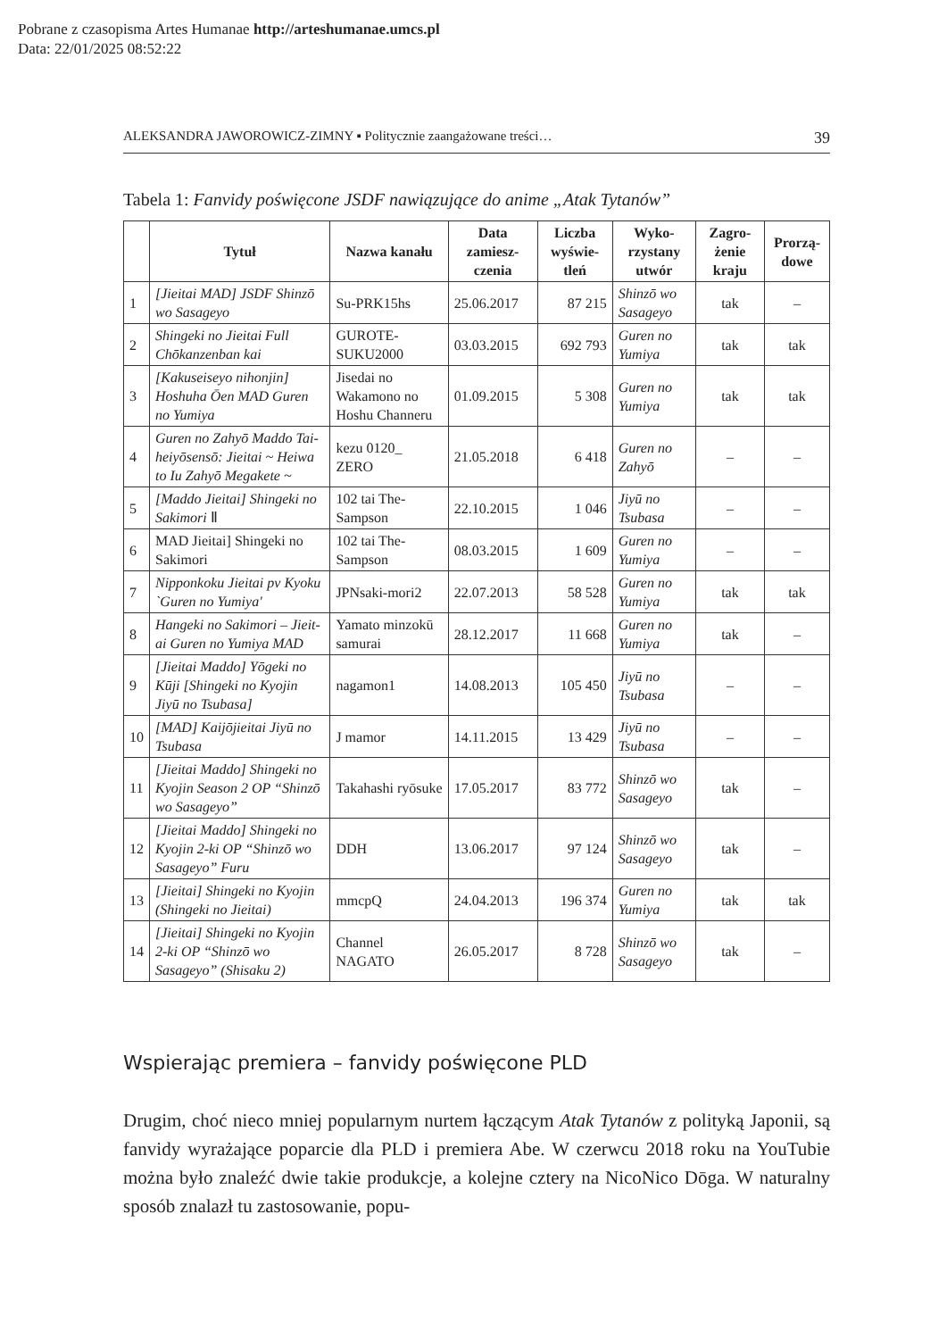Pobrane z czasopisma Artes Humanae http://arteshumanae.umcs.pl
Data: 22/01/2025 08:52:22
ALEKSANDRA JAWOROWICZ-ZIMNY ▪ Politycznie zaangażowane treści… 39
Tabela 1: Fanvidy poświęcone JSDF nawiązujące do anime „Atak Tytanów”
| | Tytuł | Nazwa kanału | Data zamiesz-czenia | Liczba wyświe-tleń | Wyko-rzystany utwór | Zagro-żenie kraju | Prorzą-dowe |
| --- | --- | --- | --- | --- | --- | --- | --- |
| 1 | [Jieitai MAD] JSDF Shinzō wo Sasageyo | Su-PRK15hs | 25.06.2017 | 87 215 | Shinzō wo Sasageyo | tak | – |
| 2 | Shingeki no Jieitai Full Chōkanzenban kai | GUROTE-SUKU2000 | 03.03.2015 | 692 793 | Guren no Yumiya | tak | tak |
| 3 | [Kakuseiseyo nihonjin] Hoshuha Ōen MAD Guren no Yumiya | Jisedai no Wakamono no Hoshu Channeru | 01.09.2015 | 5 308 | Guren no Yumiya | tak | tak |
| 4 | Guren no Zahyō Maddo Tai-heiyōsensō: Jieitai ~ Heiwa to Iu Zahyō Megakete ~ | kezu 0120_ ZERO | 21.05.2018 | 6 418 | Guren no Zahyō | – | – |
| 5 | [Maddo Jieitai] Shingeki no Sakimori Ⅱ | 102 tai The-Sampson | 22.10.2015 | 1 046 | Jiyū no Tsubasa | – | – |
| 6 | MAD Jieitai] Shingeki no Sakimori | 102 tai The-Sampson | 08.03.2015 | 1 609 | Guren no Yumiya | – | – |
| 7 | Nipponkoku Jieitai pv Kyoku `Guren no Yumiya' | JPNsaki-mori2 | 22.07.2013 | 58 528 | Guren no Yumiya | tak | tak |
| 8 | Hangeki no Sakimori – Jieit-ai Guren no Yumiya MAD | Yamato minzokū samurai | 28.12.2017 | 11 668 | Guren no Yumiya | tak | – |
| 9 | [Jieitai Maddo] Yōgeki no Kūji [Shingeki no Kyojin Jiyū no Tsubasa] | nagamon1 | 14.08.2013 | 105 450 | Jiyū no Tsubasa | – | – |
| 10 | [MAD] Kaijōjieitai Jiyū no Tsubasa | J mamor | 14.11.2015 | 13 429 | Jiyū no Tsubasa | – | – |
| 11 | [Jieitai Maddo] Shingeki no Kyojin Season 2 OP “Shinzō wo Sasageyo” | Takahashi ryōsuke | 17.05.2017 | 83 772 | Shinzō wo Sasageyo | tak | – |
| 12 | [Jieitai Maddo] Shingeki no Kyojin 2-ki OP “Shinzō wo Sasageyo” Furu | DDH | 13.06.2017 | 97 124 | Shinzō wo Sasageyo | tak | – |
| 13 | [Jieitai] Shingeki no Kyojin (Shingeki no Jieitai) | mmcpQ | 24.04.2013 | 196 374 | Guren no Yumiya | tak | tak |
| 14 | [Jieitai] Shingeki no Kyojin 2-ki OP “Shinzō wo Sasageyo” (Shisaku 2) | Channel NAGATO | 26.05.2017 | 8 728 | Shinzō wo Sasageyo | tak | – |
Wspierając premiera – fanvidy poświęcone PLD
Drugim, choć nieco mniej popularnym nurtem łączącym Atak Tytanów z polityką Japonii, są fanvidy wyrażające poparcie dla PLD i premiera Abe. W czerwcu 2018 roku na YouTubie można było znaleźć dwie takie produkcje, a kolejne cztery na NicoNico Dōga. W naturalny sposób znalazł tu zastosowanie, popu-